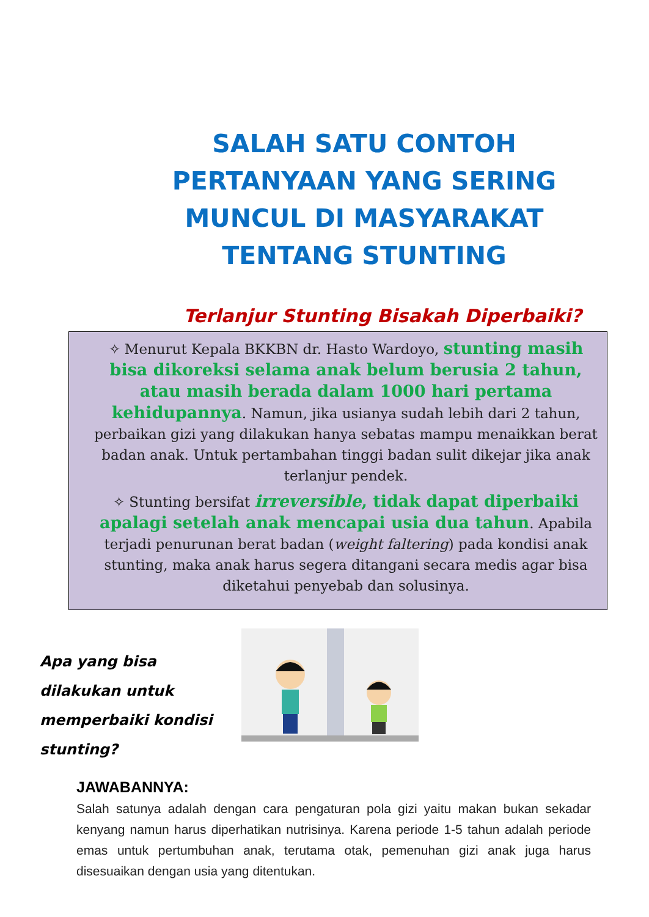SALAH SATU CONTOH PERTANYAAN YANG SERING MUNCUL DI MASYARAKAT TENTANG STUNTING
Terlanjur Stunting Bisakah Diperbaiki?
✧ Menurut Kepala BKKBN dr. Hasto Wardoyo, stunting masih bisa dikoreksi selama anak belum berusia 2 tahun, atau masih berada dalam 1000 hari pertama kehidupannya. Namun, jika usianya sudah lebih dari 2 tahun, perbaikan gizi yang dilakukan hanya sebatas mampu menaikkan berat badan anak. Untuk pertambahan tinggi badan sulit dikejar jika anak terlanjur pendek.
✧ Stunting bersifat irreversible, tidak dapat diperbaiki apalagi setelah anak mencapai usia dua tahun. Apabila terjadi penurunan berat badan (weight faltering) pada kondisi anak stunting, maka anak harus segera ditangani secara medis agar bisa diketahui penyebab dan solusinya.
Apa yang bisa dilakukan untuk memperbaiki kondisi stunting?
JAWABANNYA:
Salah satunya adalah dengan cara pengaturan pola gizi yaitu makan bukan sekadar kenyang namun harus diperhatikan nutrisinya. Karena periode 1-5 tahun adalah periode emas untuk pertumbuhan anak, terutama otak, pemenuhan gizi anak juga harus disesuaikan dengan usia yang ditentukan.